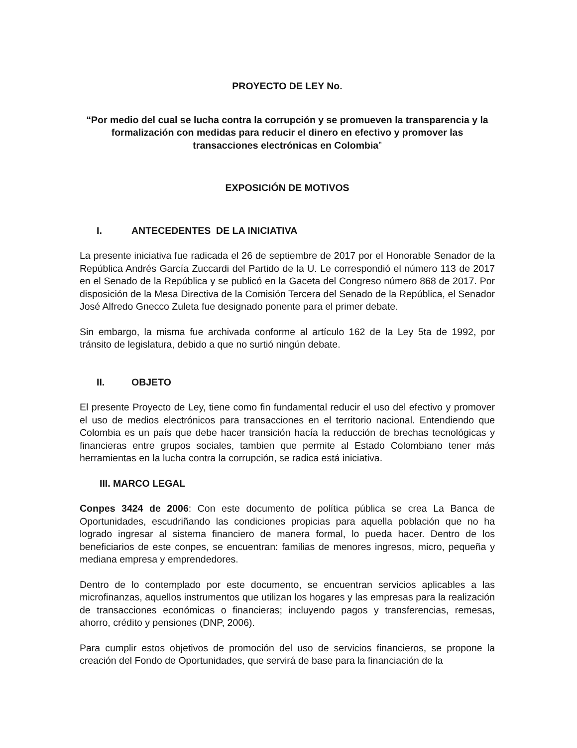PROYECTO DE LEY No.
“Por medio del cual se lucha contra la corrupción y se promueven la transparencia y la formalización con medidas para reducir el dinero en efectivo y promover las transacciones electrónicas en Colombia”
EXPOSICIÓN DE MOTIVOS
I. ANTECEDENTES DE LA INICIATIVA
La presente iniciativa fue radicada el 26 de septiembre de 2017 por el Honorable Senador de la República Andrés García Zuccardi del Partido de la U. Le correspondió el número 113 de 2017 en el Senado de la República y se publicó en la Gaceta del Congreso número 868 de 2017. Por disposición de la Mesa Directiva de la Comisión Tercera del Senado de la República, el Senador José Alfredo Gnecco Zuleta fue designado ponente para el primer debate.
Sin embargo, la misma fue archivada conforme al artículo 162 de la Ley 5ta de 1992, por tránsito de legislatura, debido a que no surtió ningún debate.
II. OBJETO
El presente Proyecto de Ley, tiene como fin fundamental reducir el uso del efectivo y promover el uso de medios electrónicos para transacciones en el territorio nacional. Entendiendo que Colombia es un país que debe hacer transición hacía la reducción de brechas tecnológicas y financieras entre grupos sociales, tambien que permite al Estado Colombiano tener más herramientas en la lucha contra la corrupción, se radica está iniciativa.
III. MARCO LEGAL
Conpes 3424 de 2006: Con este documento de política pública se crea La Banca de Oportunidades, escudriñando las condiciones propicias para aquella población que no ha logrado ingresar al sistema financiero de manera formal, lo pueda hacer. Dentro de los beneficiarios de este conpes, se encuentran: familias de menores ingresos, micro, pequeña y mediana empresa y emprendedores.
Dentro de lo contemplado por este documento, se encuentran servicios aplicables a las microfinanzas, aquellos instrumentos que utilizan los hogares y las empresas para la realización de transacciones económicas o financieras; incluyendo pagos y transferencias, remesas, ahorro, crédito y pensiones (DNP, 2006).
Para cumplir estos objetivos de promoción del uso de servicios financieros, se propone la creación del Fondo de Oportunidades, que servirá de base para la financiación de la